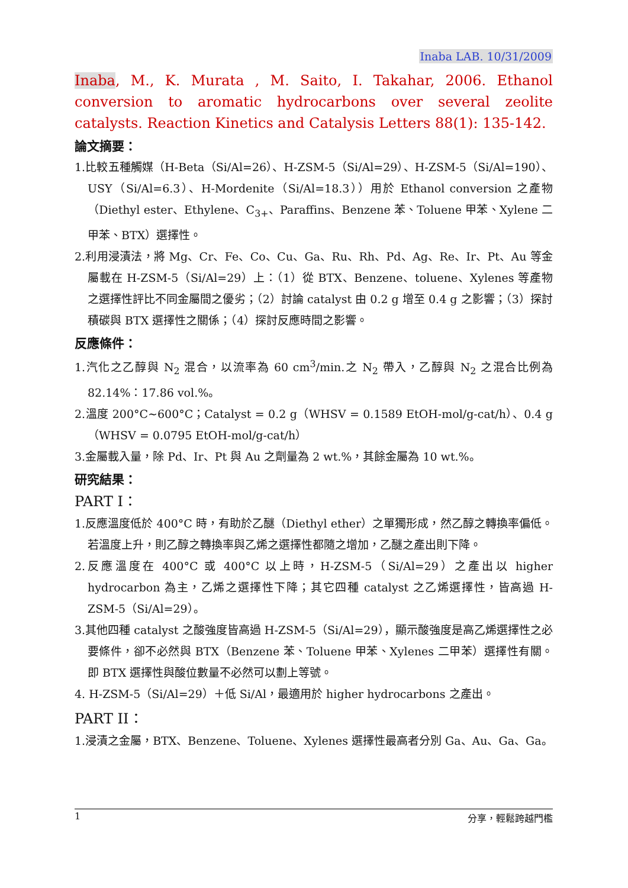Inaba LAB. 10/31/2009
Inaba, M., K. Murata , M. Saito, I. Takahar, 2006. Ethanol conversion to aromatic hydrocarbons over several zeolite catalysts. Reaction Kinetics and Catalysis Letters 88(1): 135-142.
論文摘要：
1.比較五種觸媒（H-Beta（Si/Al=26）、H-ZSM-5（Si/Al=29）、H-ZSM-5（Si/Al=190）、USY（Si/Al=6.3）、H-Mordenite（Si/Al=18.3））用於 Ethanol conversion 之產物（Diethyl ester、Ethylene、C<sub>3+</sub>、Paraffins、Benzene 苯、Toluene 甲苯、Xylene 二甲苯、BTX）選擇性。
2.利用浸漬法，將 Mg、Cr、Fe、Co、Cu、Ga、Ru、Rh、Pd、Ag、Re、Ir、Pt、Au 等金屬載在 H-ZSM-5（Si/Al=29）上：（1）從 BTX、Benzene、toluene、Xylenes 等產物之選擇性評比不同金屬間之優劣；（2）討論 catalyst 由 0.2 g 增至 0.4 g 之影響；（3）探討積碳與 BTX 選擇性之關係；（4）探討反應時間之影響。
反應條件：
1.汽化之乙醇與 N<sub>2</sub> 混合，以流率為 60 cm<sup>3</sup>/min.之 N<sub>2</sub> 帶入，乙醇與 N<sub>2</sub> 之混合比例為 82.14%：17.86 vol.%。
2.溫度 200°C~600°C；Catalyst = 0.2 g（WHSV = 0.1589 EtOH-mol/g-cat/h）、0.4 g（WHSV = 0.0795 EtOH-mol/g-cat/h）
3.金屬載入量，除 Pd、Ir、Pt 與 Au 之劑量為 2 wt.%，其餘金屬為 10 wt.%。
研究結果：
PART I：
1.反應溫度低於 400°C 時，有助於乙醚（Diethyl ether）之單獨形成，然乙醇之轉換率偏低。若溫度上升，則乙醇之轉換率與乙烯之選擇性都隨之增加，乙醚之產出則下降。
2.反應溫度在 400°C 或 400°C 以上時，H-ZSM-5（Si/Al=29）之產出以 higher hydrocarbon 為主，乙烯之選擇性下降；其它四種 catalyst 之乙烯選擇性，皆高過 H-ZSM-5（Si/Al=29）。
3.其他四種 catalyst 之酸強度皆高過 H-ZSM-5（Si/Al=29），顯示酸強度是高乙烯選擇性之必要條件，卻不必然與 BTX（Benzene 苯、Toluene 甲苯、Xylenes 二甲苯）選擇性有關。即 BTX 選擇性與酸位數量不必然可以劃上等號。
4. H-ZSM-5（Si/Al=29）＋低 Si/Al，最適用於 higher hydrocarbons 之產出。
PART II：
1.浸漬之金屬，BTX、Benzene、Toluene、Xylenes 選擇性最高者分別 Ga、Au、Ga、Ga。
1 分享，輕鬆跨越門檻